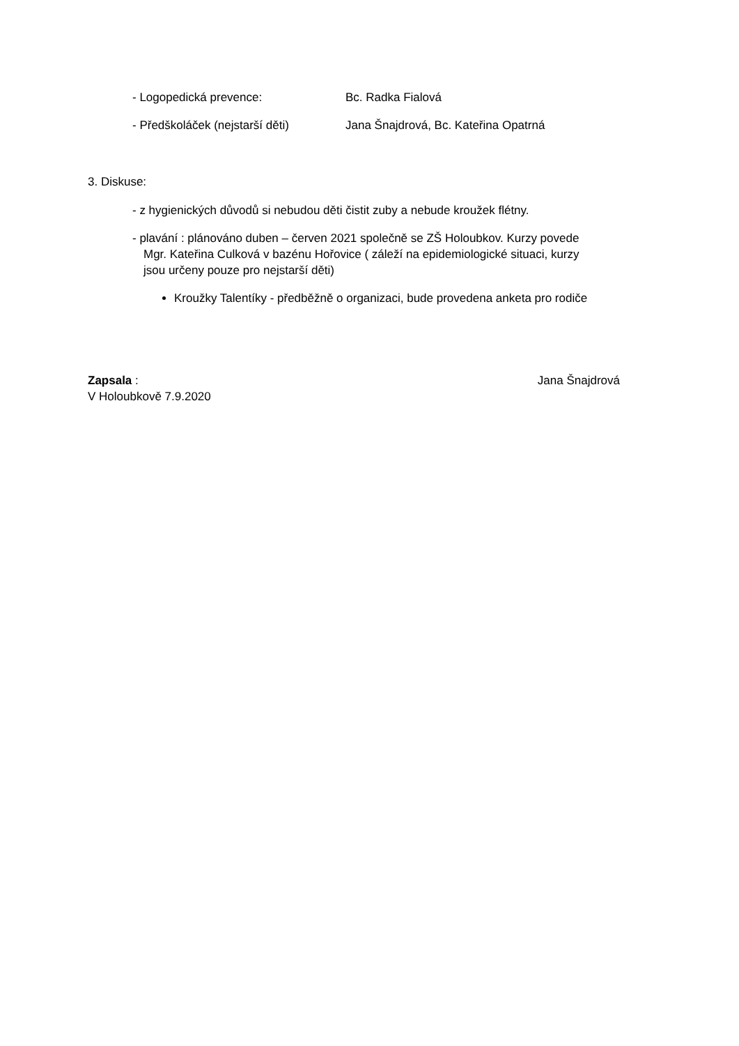- Logopedická prevence: Bc. Radka Fialová
- Předškoláček (nejstarší děti) Jana Šnajdrová, Bc. Kateřina Opatrná
3. Diskuse:
- z hygienických důvodů si nebudou děti čistit zuby a nebude kroužek flétny.
- plavání : plánováno duben – červen 2021 společně se ZŠ Holoubkov. Kurzy povede
Mgr. Kateřina Culková v bazénu Hořovice ( záleží na epidemiologické situaci, kurzy
jsou určeny pouze pro nejstarší děti)
Kroužky Talentíky - předběžně o organizaci, bude provedena anketa pro rodiče
Zapsala : Jana Šnajdrová
V Holoubkově 7.9.2020